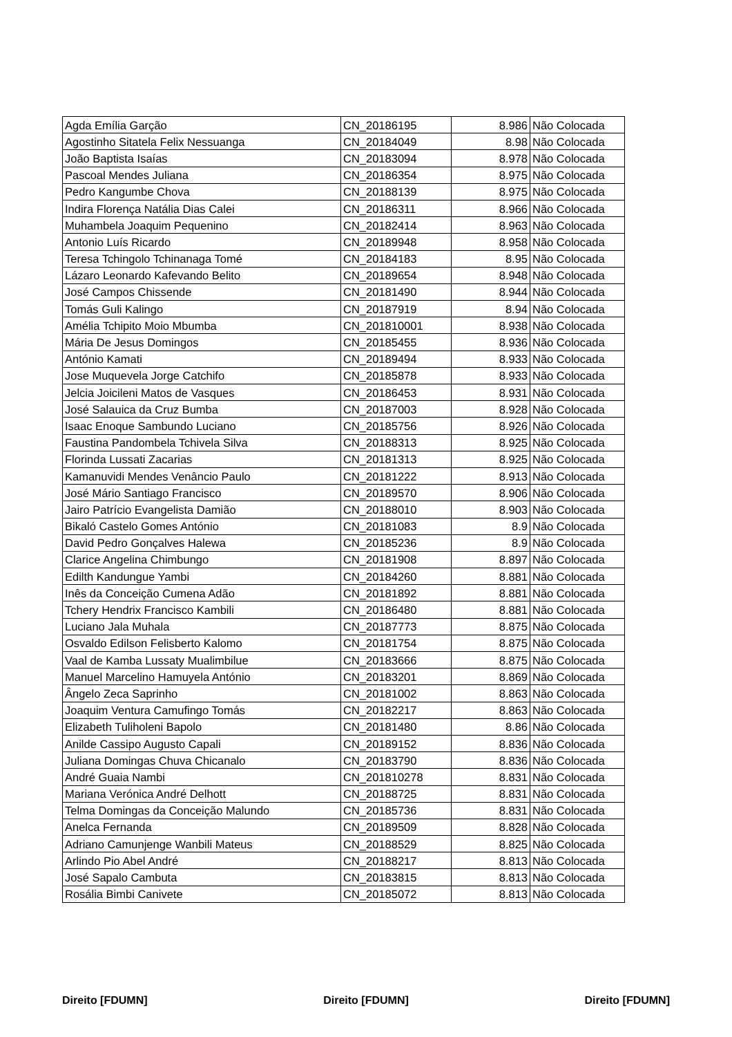| Agda Emília Garção | CN_20186195 | 8.986 | Não Colocada |
| Agostinho Sitatela Felix Nessuanga | CN_20184049 | 8.98 | Não Colocada |
| João Baptista Isaías | CN_20183094 | 8.978 | Não Colocada |
| Pascoal Mendes Juliana | CN_20186354 | 8.975 | Não Colocada |
| Pedro Kangumbe Chova | CN_20188139 | 8.975 | Não Colocada |
| Indira Florença Natália Dias Calei | CN_20186311 | 8.966 | Não Colocada |
| Muhambela Joaquim Pequenino | CN_20182414 | 8.963 | Não Colocada |
| Antonio Luís Ricardo | CN_20189948 | 8.958 | Não Colocada |
| Teresa Tchingolo Tchinanaga Tomé | CN_20184183 | 8.95 | Não Colocada |
| Lázaro Leonardo Kafevando Belito | CN_20189654 | 8.948 | Não Colocada |
| José Campos Chissende | CN_20181490 | 8.944 | Não Colocada |
| Tomás Guli Kalingo | CN_20187919 | 8.94 | Não Colocada |
| Amélia Tchipito Moio Mbumba | CN_201810001 | 8.938 | Não Colocada |
| Mária De Jesus Domingos | CN_20185455 | 8.936 | Não Colocada |
| António Kamati | CN_20189494 | 8.933 | Não Colocada |
| Jose Muquevela Jorge Catchifo | CN_20185878 | 8.933 | Não Colocada |
| Jelcia Joicileni Matos de Vasques | CN_20186453 | 8.931 | Não Colocada |
| José Salauica da Cruz Bumba | CN_20187003 | 8.928 | Não Colocada |
| Isaac Enoque Sambundo Luciano | CN_20185756 | 8.926 | Não Colocada |
| Faustina Pandombela Tchivela Silva | CN_20188313 | 8.925 | Não Colocada |
| Florinda Lussati Zacarias | CN_20181313 | 8.925 | Não Colocada |
| Kamanuvidi Mendes Venâncio Paulo | CN_20181222 | 8.913 | Não Colocada |
| José Mário Santiago Francisco | CN_20189570 | 8.906 | Não Colocada |
| Jairo Patrício Evangelista Damião | CN_20188010 | 8.903 | Não Colocada |
| Bikaló Castelo Gomes António | CN_20181083 | 8.9 | Não Colocada |
| David Pedro Gonçalves Halewa | CN_20185236 | 8.9 | Não Colocada |
| Clarice Angelina Chimbungo | CN_20181908 | 8.897 | Não Colocada |
| Edilth Kandungue Yambi | CN_20184260 | 8.881 | Não Colocada |
| Inês da Conceição Cumena Adão | CN_20181892 | 8.881 | Não Colocada |
| Tchery Hendrix Francisco Kambili | CN_20186480 | 8.881 | Não Colocada |
| Luciano Jala Muhala | CN_20187773 | 8.875 | Não Colocada |
| Osvaldo Edilson Felisberto Kalomo | CN_20181754 | 8.875 | Não Colocada |
| Vaal de Kamba Lussaty Mualimbilue | CN_20183666 | 8.875 | Não Colocada |
| Manuel Marcelino Hamuyela António | CN_20183201 | 8.869 | Não Colocada |
| Ângelo Zeca Saprinho | CN_20181002 | 8.863 | Não Colocada |
| Joaquim Ventura Camufingo Tomás | CN_20182217 | 8.863 | Não Colocada |
| Elizabeth Tuliholeni Bapolo | CN_20181480 | 8.86 | Não Colocada |
| Anilde Cassipo Augusto Capali | CN_20189152 | 8.836 | Não Colocada |
| Juliana Domingas Chuva Chicanalo | CN_20183790 | 8.836 | Não Colocada |
| André Guaia Nambi | CN_201810278 | 8.831 | Não Colocada |
| Mariana Verónica André Delhott | CN_20188725 | 8.831 | Não Colocada |
| Telma Domingas da Conceição Malundo | CN_20185736 | 8.831 | Não Colocada |
| Anelca Fernanda | CN_20189509 | 8.828 | Não Colocada |
| Adriano Camunjenge Wanbili Mateus | CN_20188529 | 8.825 | Não Colocada |
| Arlindo Pio Abel André | CN_20188217 | 8.813 | Não Colocada |
| José Sapalo Cambuta | CN_20183815 | 8.813 | Não Colocada |
| Rosália Bimbi Canivete | CN_20185072 | 8.813 | Não Colocada |
Direito [FDUMN] Direito [FDUMN] Direito [FDUMN]